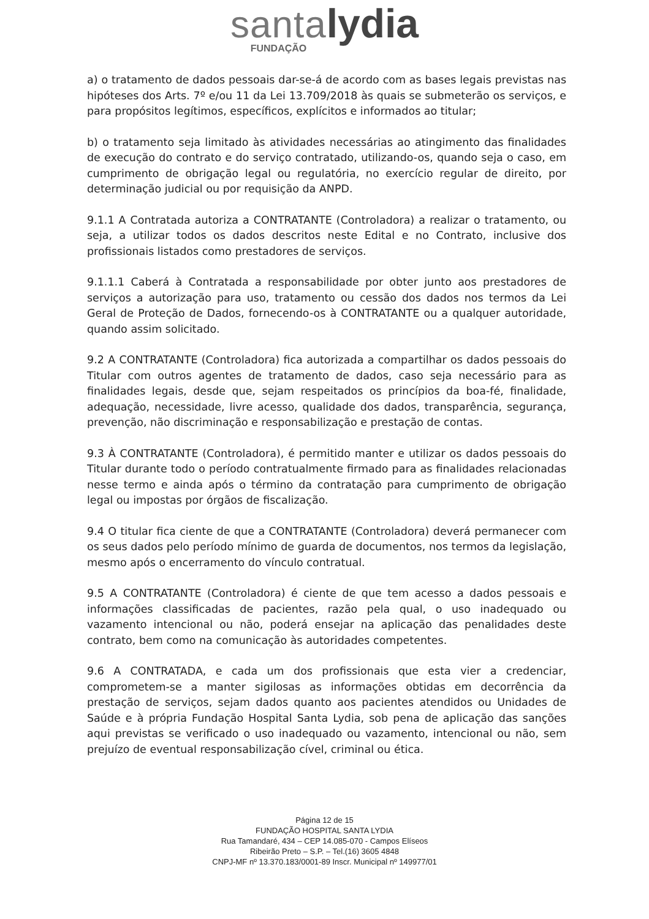santa lydia
FUNDAÇÃO
a) o tratamento de dados pessoais dar-se-á de acordo com as bases legais previstas nas hipóteses dos Arts. 7º e/ou 11 da Lei 13.709/2018 às quais se submeterão os serviços, e para propósitos legítimos, específicos, explícitos e informados ao titular;
b) o tratamento seja limitado às atividades necessárias ao atingimento das finalidades de execução do contrato e do serviço contratado, utilizando-os, quando seja o caso, em cumprimento de obrigação legal ou regulatória, no exercício regular de direito, por determinação judicial ou por requisição da ANPD.
9.1.1 A Contratada autoriza a CONTRATANTE (Controladora) a realizar o tratamento, ou seja, a utilizar todos os dados descritos neste Edital e no Contrato, inclusive dos profissionais listados como prestadores de serviços.
9.1.1.1 Caberá à Contratada a responsabilidade por obter junto aos prestadores de serviços a autorização para uso, tratamento ou cessão dos dados nos termos da Lei Geral de Proteção de Dados, fornecendo-os à CONTRATANTE ou a qualquer autoridade, quando assim solicitado.
9.2 A CONTRATANTE (Controladora) fica autorizada a compartilhar os dados pessoais do Titular com outros agentes de tratamento de dados, caso seja necessário para as finalidades legais, desde que, sejam respeitados os princípios da boa-fé, finalidade, adequação, necessidade, livre acesso, qualidade dos dados, transparência, segurança, prevenção, não discriminação e responsabilização e prestação de contas.
9.3 À CONTRATANTE (Controladora), é permitido manter e utilizar os dados pessoais do Titular durante todo o período contratualmente firmado para as finalidades relacionadas nesse termo e ainda após o término da contratação para cumprimento de obrigação legal ou impostas por órgãos de fiscalização.
9.4 O titular fica ciente de que a CONTRATANTE (Controladora) deverá permanecer com os seus dados pelo período mínimo de guarda de documentos, nos termos da legislação, mesmo após o encerramento do vínculo contratual.
9.5 A CONTRATANTE (Controladora) é ciente de que tem acesso a dados pessoais e informações classificadas de pacientes, razão pela qual, o uso inadequado ou vazamento intencional ou não, poderá ensejar na aplicação das penalidades deste contrato, bem como na comunicação às autoridades competentes.
9.6 A CONTRATADA, e cada um dos profissionais que esta vier a credenciar, comprometem-se a manter sigilosas as informações obtidas em decorrência da prestação de serviços, sejam dados quanto aos pacientes atendidos ou Unidades de Saúde e à própria Fundação Hospital Santa Lydia, sob pena de aplicação das sanções aqui previstas se verificado o uso inadequado ou vazamento, intencional ou não, sem prejuízo de eventual responsabilização cível, criminal ou ética.
Página 12 de 15
FUNDAÇÃO HOSPITAL SANTA LYDIA
Rua Tamandaré, 434 – CEP 14.085-070 - Campos Elíseos
Ribeirão Preto – S.P. – Tel.(16) 3605 4848
CNPJ-MF nº 13.370.183/0001-89 Inscr. Municipal nº 149977/01